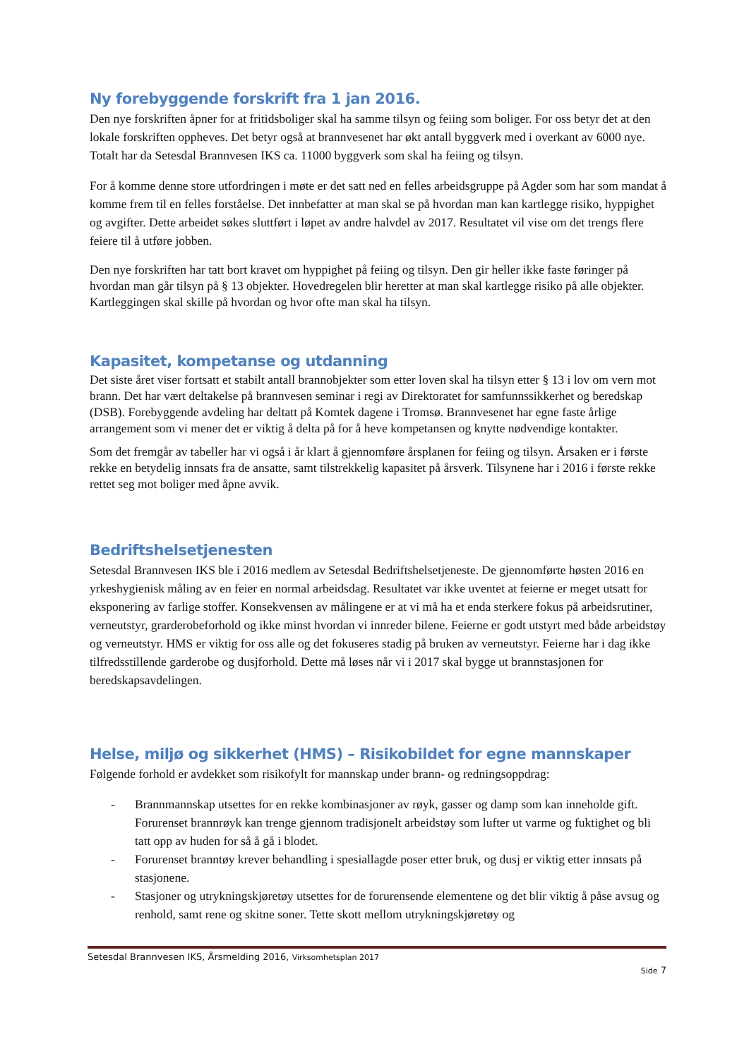Ny forebyggende forskrift fra 1 jan 2016.
Den nye forskriften åpner for at fritidsboliger skal ha samme tilsyn og feiing som boliger. For oss betyr det at den lokale forskriften oppheves. Det betyr også at brannvesenet har økt antall byggverk med i overkant av 6000 nye. Totalt har da Setesdal Brannvesen IKS ca. 11000 byggverk som skal ha feiing og tilsyn.
For å komme denne store utfordringen i møte er det satt ned en felles arbeidsgruppe på Agder som har som mandat å komme frem til en felles forståelse. Det innbefatter at man skal se på hvordan man kan kartlegge risiko, hyppighet og avgifter. Dette arbeidet søkes sluttført i løpet av andre halvdel av 2017. Resultatet vil vise om det trengs flere feiere til å utføre jobben.
Den nye forskriften har tatt bort kravet om hyppighet på feiing og tilsyn. Den gir heller ikke faste føringer på hvordan man går tilsyn på § 13 objekter. Hovedregelen blir heretter at man skal kartlegge risiko på alle objekter. Kartleggingen skal skille på hvordan og hvor ofte man skal ha tilsyn.
Kapasitet, kompetanse og utdanning
Det siste året viser fortsatt et stabilt antall brannobjekter som etter loven skal ha tilsyn etter § 13 i lov om vern mot brann. Det har vært deltakelse på brannvesen seminar i regi av Direktoratet for samfunnssikkerhet og beredskap (DSB). Forebyggende avdeling har deltatt på Komtek dagene i Tromsø. Brannvesenet har egne faste årlige arrangement som vi mener det er viktig å delta på for å heve kompetansen og knytte nødvendige kontakter.
Som det fremgår av tabeller har vi også i år klart å gjennomføre årsplanen for feiing og tilsyn. Årsaken er i første rekke en betydelig innsats fra de ansatte, samt tilstrekkelig kapasitet på årsverk. Tilsynene har i 2016 i første rekke rettet seg mot boliger med åpne avvik.
Bedriftshelsetjenesten
Setesdal Brannvesen IKS ble i 2016 medlem av Setesdal Bedriftshelsetjeneste. De gjennomførte høsten 2016 en yrkeshygienisk måling av en feier en normal arbeidsdag. Resultatet var ikke uventet at feierne er meget utsatt for eksponering av farlige stoffer. Konsekvensen av målingene er at vi må ha et enda sterkere fokus på arbeidsrutiner, verneutstyr, grarderobeforhold og ikke minst hvordan vi innreder bilene. Feierne er godt utstyrt med både arbeidstøy og verneutstyr. HMS er viktig for oss alle og det fokuseres stadig på bruken av verneutstyr. Feierne har i dag ikke tilfredsstillende garderobe og dusjforhold. Dette må løses når vi i 2017 skal bygge ut brannstasjonen for beredskapsavdelingen.
Helse, miljø og sikkerhet (HMS) – Risikobildet for egne mannskaper
Følgende forhold er avdekket som risikofylt for mannskap under brann- og redningsoppdrag:
- Brannmannskap utsettes for en rekke kombinasjoner av røyk, gasser og damp som kan inneholde gift. Forurenset brannrøyk kan trenge gjennom tradisjonelt arbeidstøy som lufter ut varme og fuktighet og bli tatt opp av huden for så å gå i blodet.
- Forurenset branntøy krever behandling i spesiallagde poser etter bruk, og dusj er viktig etter innsats på stasjonene.
- Stasjoner og utrykningskjøretøy utsettes for de forurensende elementene og det blir viktig å påse avsug og renhold, samt rene og skitne soner. Tette skott mellom utrykningskjøretøy og
Setesdal Brannvesen IKS, Årsmelding 2016, Virksomhetsplan 2017
Side 7